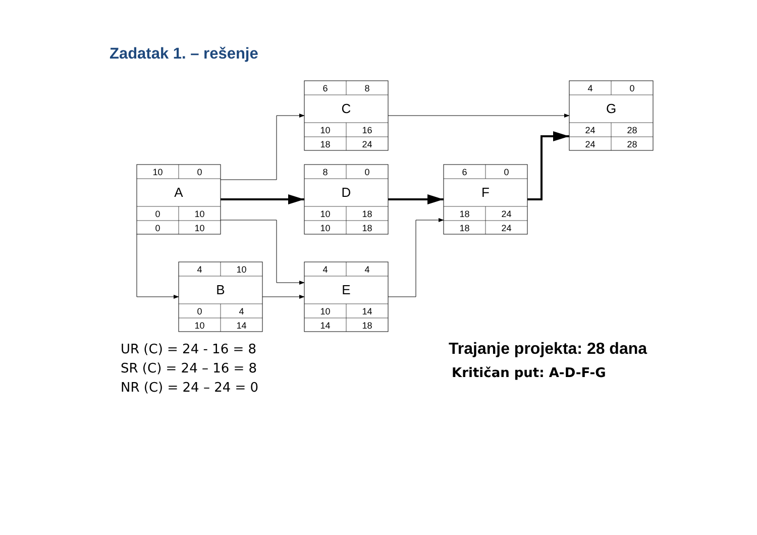Zadatak 1. – rešenje
10
0
A
0
10
0
10
4
10
B
0
4
10
14
6
8
C
10
16
18
24
8
0
D
10
18
10
18
4
4
E
10
14
14
18
6
0
F
18
24
18
24
4
0
G
24
28
24
28
UR (C) = 24 - 16 = 8
SR (C) = 24 – 16 = 8
NR (C) = 24 – 24 = 0
Trajanje projekta: 28 dana
Kritičan put: A-D-F-G